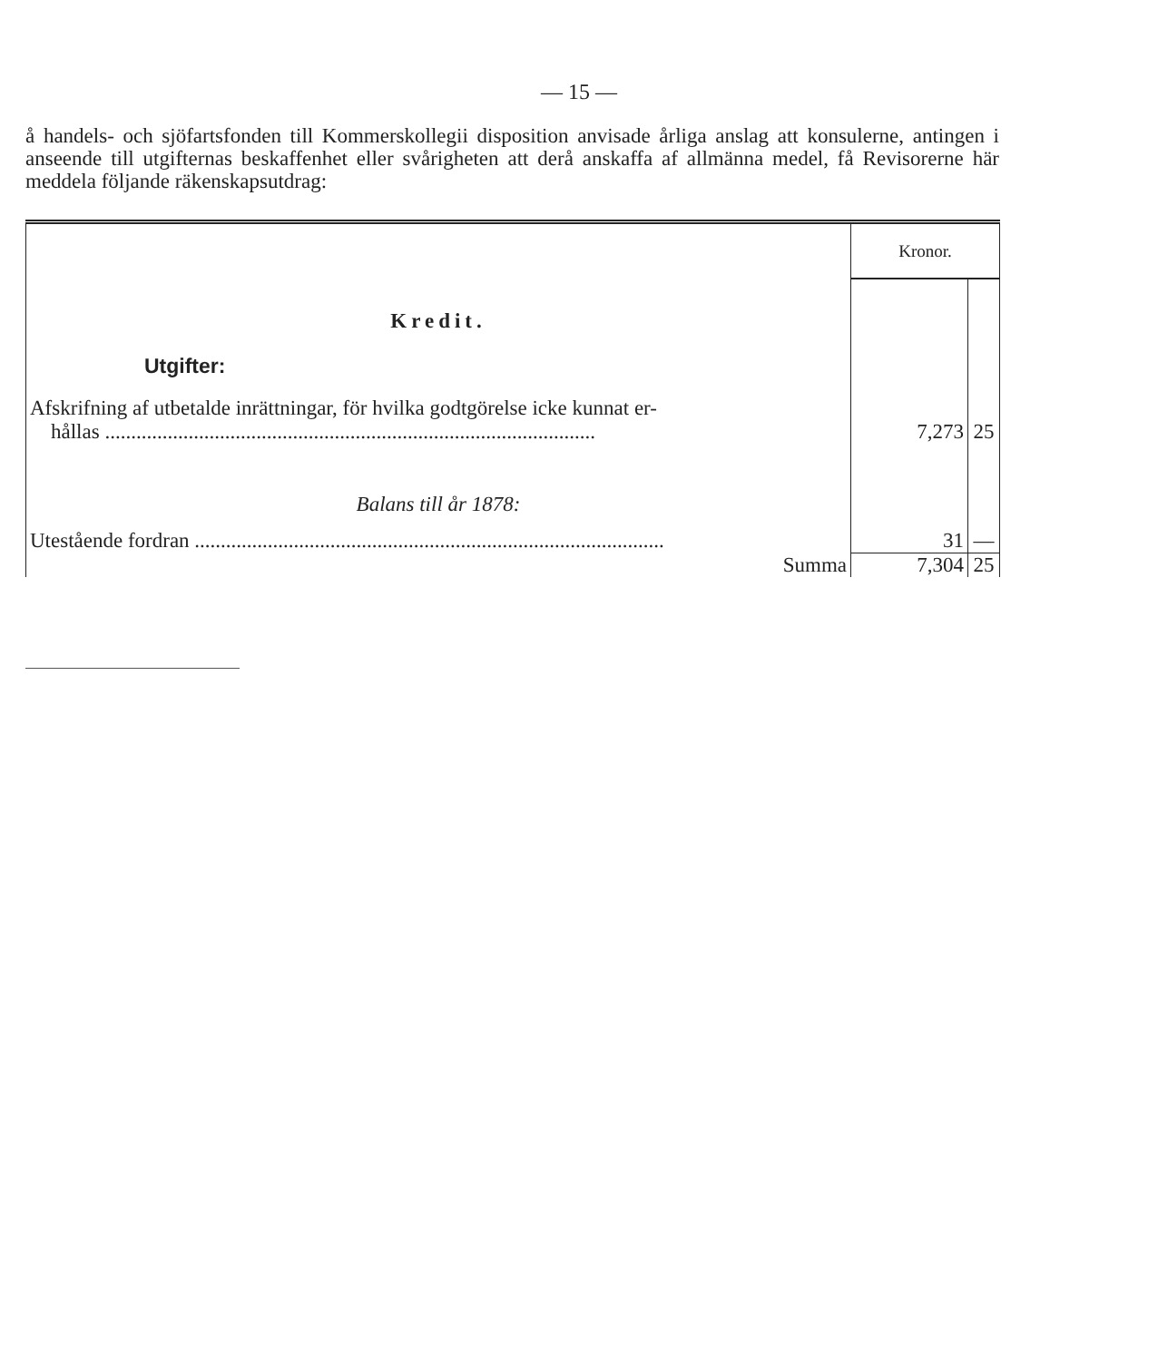— 15 —
å handels- och sjöfartsfonden till Kommerskollegii disposition anvisade årliga anslag att konsulerne, antingen i anseende till utgifternas beskaffenhet eller svårigheten att derå anskaffa af allmänna medel, få Revisorerne här meddela följande räkenskapsutdrag:
| | Kronor. | |
| Kredit. | | |
| Utgifter: | | |
| Afskrifning af utbetalde inrättningar, för hvilka godtgörelse icke kunnat er- hållas .............................................................................................. | 7,273 | 25 |
| Balans till år 1878: | | |
| Utestående fordran .......................................................................................... | 31 | — |
| Summa | 7,304 | 25 |